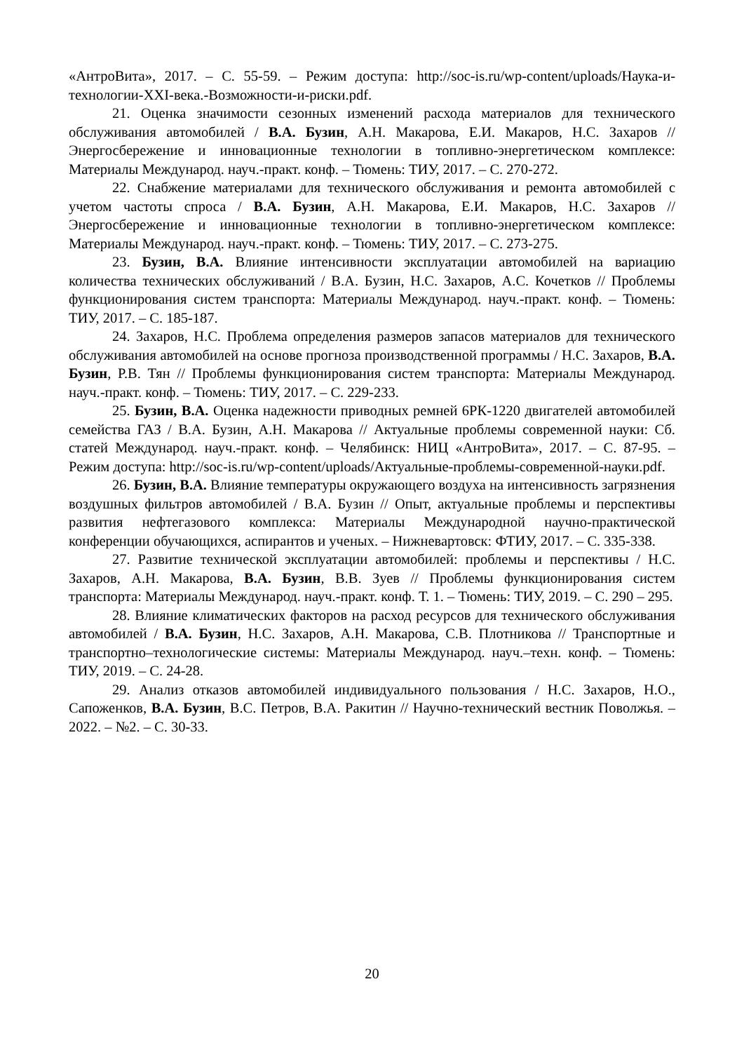«АнтроВита», 2017. – С. 55-59. – Режим доступа: http://soc-is.ru/wp-content/uploads/Наука-и-технологии-XXI-века.-Возможности-и-риски.pdf.
21. Оценка значимости сезонных изменений расхода материалов для технического обслуживания автомобилей / В.А. Бузин, А.Н. Макарова, Е.И. Макаров, Н.С. Захаров // Энергосбережение и инновационные технологии в топливно-энергетическом комплексе: Материалы Международ. науч.-практ. конф. – Тюмень: ТИУ, 2017. – С. 270-272.
22. Снабжение материалами для технического обслуживания и ремонта автомобилей с учетом частоты спроса / В.А. Бузин, А.Н. Макарова, Е.И. Макаров, Н.С. Захаров // Энергосбережение и инновационные технологии в топливно-энергетическом комплексе: Материалы Международ. науч.-практ. конф. – Тюмень: ТИУ, 2017. – С. 273-275.
23. Бузин, В.А. Влияние интенсивности эксплуатации автомобилей на вариацию количества технических обслуживаний / В.А. Бузин, Н.С. Захаров, А.С. Кочетков // Проблемы функционирования систем транспорта: Материалы Международ. науч.-практ. конф. – Тюмень: ТИУ, 2017. – С. 185-187.
24. Захаров, Н.С. Проблема определения размеров запасов материалов для технического обслуживания автомобилей на основе прогноза производственной программы / Н.С. Захаров, В.А. Бузин, Р.В. Тян // Проблемы функционирования систем транспорта: Материалы Международ. науч.-практ. конф. – Тюмень: ТИУ, 2017. – С. 229-233.
25. Бузин, В.А. Оценка надежности приводных ремней 6РК-1220 двигателей автомобилей семейства ГАЗ / В.А. Бузин, А.Н. Макарова // Актуальные проблемы современной науки: Сб. статей Международ. науч.-практ. конф. – Челябинск: НИЦ «АнтроВита», 2017. – С. 87-95. – Режим доступа: http://soc-is.ru/wp-content/uploads/Актуальные-проблемы-современной-науки.pdf.
26. Бузин, В.А. Влияние температуры окружающего воздуха на интенсивность загрязнения воздушных фильтров автомобилей / В.А. Бузин // Опыт, актуальные проблемы и перспективы развития нефтегазового комплекса: Материалы Международной научно-практической конференции обучающихся, аспирантов и ученых. – Нижневартовск: ФТИУ, 2017. – С. 335-338.
27. Развитие технической эксплуатации автомобилей: проблемы и перспективы / Н.С. Захаров, А.Н. Макарова, В.А. Бузин, В.В. Зуев // Проблемы функционирования систем транспорта: Материалы Международ. науч.-практ. конф. Т. 1. – Тюмень: ТИУ, 2019. – С. 290 – 295.
28. Влияние климатических факторов на расход ресурсов для технического обслуживания автомобилей / В.А. Бузин, Н.С. Захаров, А.Н. Макарова, С.В. Плотникова // Транспортные и транспортно–технологические системы: Материалы Международ. науч.–техн. конф. – Тюмень: ТИУ, 2019. – С. 24-28.
29. Анализ отказов автомобилей индивидуального пользования / Н.С. Захаров, Н.О., Сапоженков, В.А. Бузин, В.С. Петров, В.А. Ракитин // Научно-технический вестник Поволжья. – 2022. – №2. – С. 30-33.
20